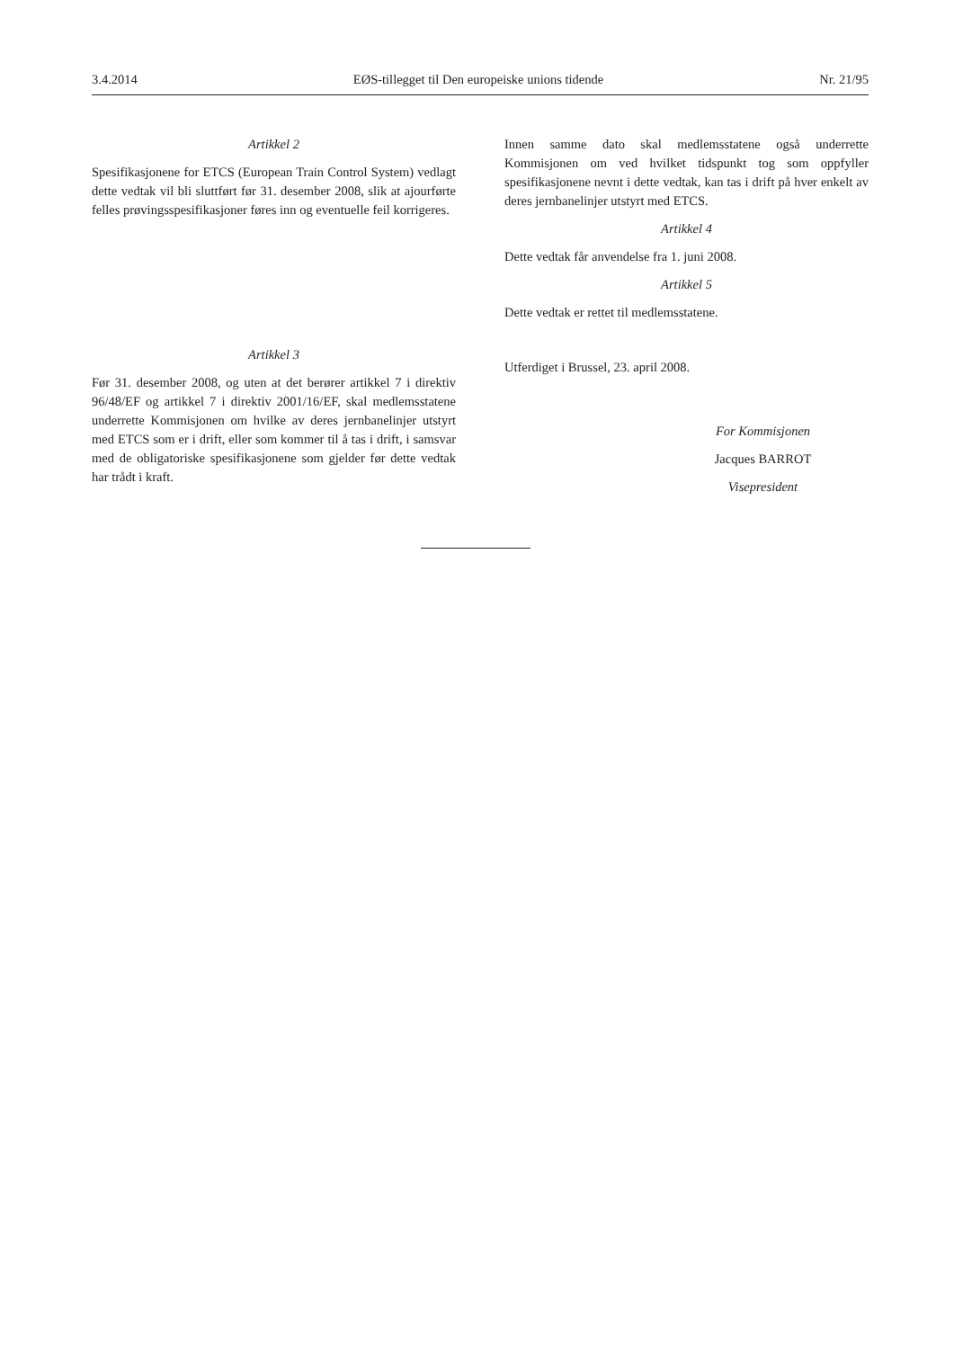3.4.2014 EØS-tillegget til Den europeiske unions tidende Nr. 21/95
Artikkel 2
Spesifikasjonene for ETCS (European Train Control System) vedlagt dette vedtak vil bli sluttført før 31. desember 2008, slik at ajourførte felles prøvingsspesifikasjoner føres inn og eventuelle feil korrigeres.
Artikkel 3
Før 31. desember 2008, og uten at det berører artikkel 7 i direktiv 96/48/EF og artikkel 7 i direktiv 2001/16/EF, skal medlemsstatene underrette Kommisjonen om hvilke av deres jernbanelinjer utstyrt med ETCS som er i drift, eller som kommer til å tas i drift, i samsvar med de obligatoriske spesifikasjonene som gjelder før dette vedtak har trådt i kraft.
Innen samme dato skal medlemsstatene også underrette Kommisjonen om ved hvilket tidspunkt tog som oppfyller spesifikasjonene nevnt i dette vedtak, kan tas i drift på hver enkelt av deres jernbanelinjer utstyrt med ETCS.
Artikkel 4
Dette vedtak får anvendelse fra 1. juni 2008.
Artikkel 5
Dette vedtak er rettet til medlemsstatene.
Utferdiget i Brussel, 23. april 2008.
For Kommisjonen
Jacques BARROT
Visepresident